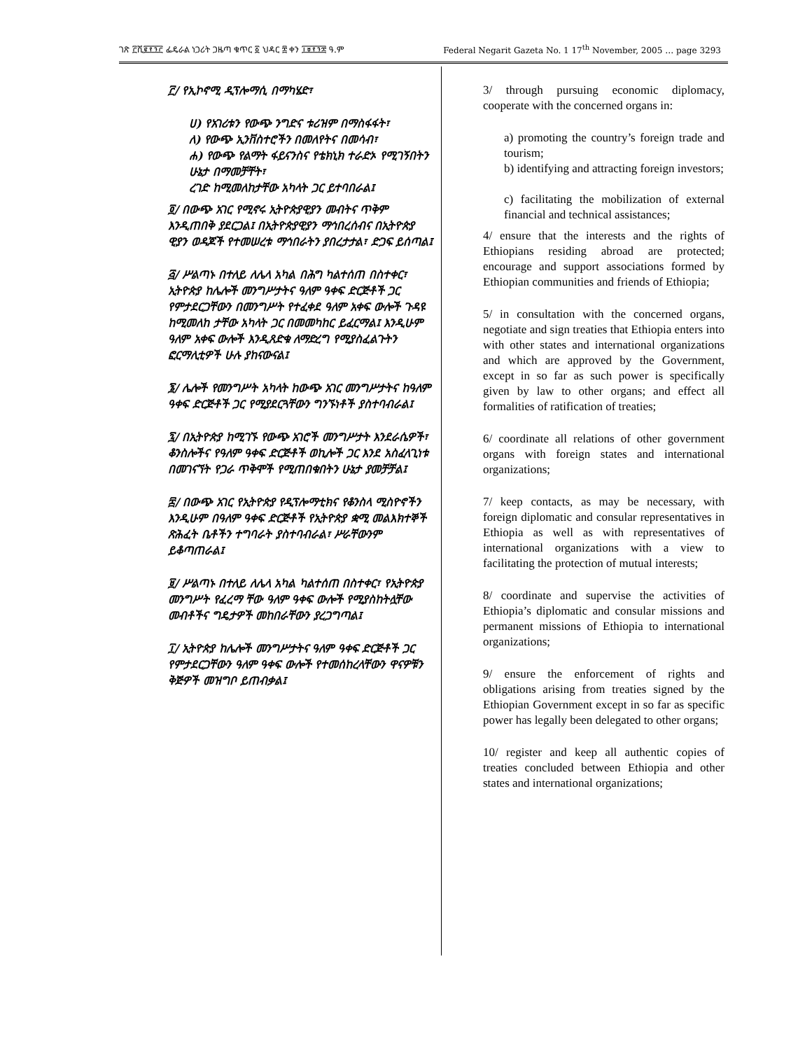ገጽ ፫ሺ፪፻፺፫ ፌዴራል ነጋሪት ጋዜጣ ቁጥር ፩ ህዳር ፰ ቀን ፲፱፻፺፰ ዓ.ም Federal Negarit Gazeta No. 1 17<sup>th</sup> November, 2005 … page 3293
፫/ የኢኮኖሚ ዲፕሎማሲ በማካሄድ፣
ሀ) የአገሪቱን የውጭ ንግድና ቱሪዝም በማስፋፋት፣
ለ) የውጭ ኢንቨስተሮችን በመለየትና በመሳብ፣
ሐ) የውጭ የልማት ፋይናንስና የቴክኒክ ተራድኦ የሚገኝበትን ሁኔታ በማመቻቸት፣
ረገድ ከሚመለከታቸው አካላት ጋር ይተባበራል፤
፬/ በውጭ አገር የሚኖሩ ኢትዮጵያዊያን መብትና ጥቅም እንዲጠበቅ ያደርጋል፤ በኢትዮጵያዊያን ማኅበረሰብና በኢትዮጵያ ዊያን ወዳጆች የተመሠረቱ ማኅበራትን ያበረታታል፣ ድጋፍ ይሰጣል፤
፭/ ሥልጣኑ በተለይ ለሌላ አካል በሕግ ካልተሰጠ በስተቀር፣ ኢትዮጵያ ከሌሎች መንግሥታትና ዓለም ዓቀፍ ድርጅቶች ጋር የምታደርጋቸውን በመንግሥት የተፈቀደ ዓለም አቀፍ ውሎች ጉዳዩ ከሚመለከ ታቸው አካላት ጋር በመመካከር ይፈርማል፤ እንዲሁም ዓለም አቀፍ ውሎች እንዲጸድቁ ለማድረግ የሚያስፈልጉትን ፎርማሊቲዎች ሁሉ ያከናውናል፤
፮/ ሌሎች የመንግሥት አካላት ከውጭ አገር መንግሥታትና ከዓለም ዓቀፍ ድርጅቶች ጋር የሚያደርጓቸውን ግንኙነቶች ያስተባብራል፤
፯/ በኢትዮጵያ ከሚገኙ የውጭ አገሮች መንግሥታት እንደራሴዎች፣ ቆንስሎችና የዓለም ዓቀፍ ድርጅቶች ወኪሎች ጋር እንደ አስፈላጊነቱ በመገናኘት የጋራ ጥቅሞች የሚጠበቁበትን ሁኔታ ያመቻቻል፤
፰/ በውጭ አገር የኢትዮጵያ የዲፕሎማቲክና የቆንስላ ሚስዮኖችን እንዲሁም በዓለም ዓቀፍ ድርጅቶች የኢትዮጵያ ቋሚ መልእክተኞች ጽሕፈት ቤቶችን ተግባራት ያስተባብራል፣ ሥራቸውንም ይቆጣጠራል፤
፱/ ሥልጣኑ በተለይ ለሌላ አካል ካልተሰጠ በስተቀር፣ የኢትዮጵያ መንግሥት የፈረማ ቸው ዓለም ዓቀፍ ውሎች የሚያስከትሏቸው መብቶችና ግዴታዎች መከበራቸውን ያረጋግጣል፤
፲/ ኢትዮጵያ ከሌሎች መንግሥታትና ዓለም ዓቀፍ ድርጅቶች ጋር የምታደርጋቸውን ዓለም ዓቀፍ ውሎች የተመሰከረላቸውን ዋናዎቹን ቅጅዎች መዝግቦ ይጠብቃል፤
3/ through pursuing economic diplomacy, cooperate with the concerned organs in:
a) promoting the country’s foreign trade and tourism;
b) identifying and attracting foreign investors;
c) facilitating the mobilization of external financial and technical assistances;
4/ ensure that the interests and the rights of Ethiopians residing abroad are protected; encourage and support associations formed by Ethiopian communities and friends of Ethiopia;
5/ in consultation with the concerned organs, negotiate and sign treaties that Ethiopia enters into with other states and international organizations and which are approved by the Government, except in so far as such power is specifically given by law to other organs; and effect all formalities of ratification of treaties;
6/ coordinate all relations of other government organs with foreign states and international organizations;
7/ keep contacts, as may be necessary, with foreign diplomatic and consular representatives in Ethiopia as well as with representatives of international organizations with a view to facilitating the protection of mutual interests;
8/ coordinate and supervise the activities of Ethiopia’s diplomatic and consular missions and permanent missions of Ethiopia to international organizations;
9/ ensure the enforcement of rights and obligations arising from treaties signed by the Ethiopian Government except in so far as specific power has legally been delegated to other organs;
10/ register and keep all authentic copies of treaties concluded between Ethiopia and other states and international organizations;